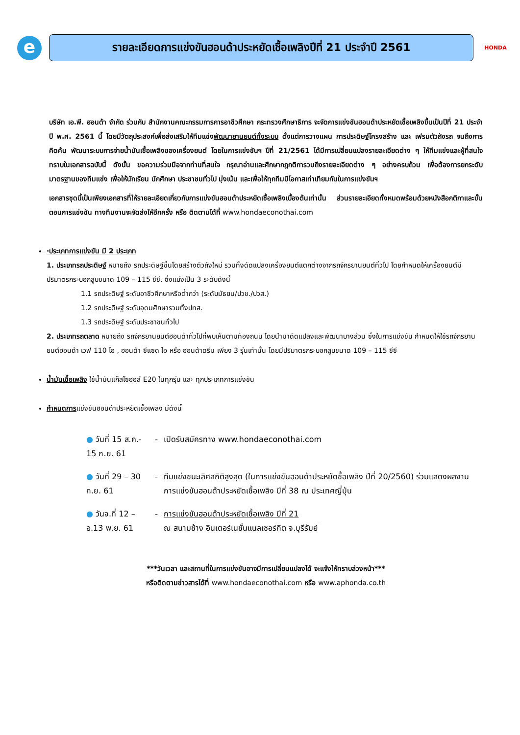e
รายละเอียดการแข่งขันฮอนด้าประหยัดเชื้อเพลิงปีที่ 21 ประจำปี 2561
HONDA
บริษัท เอ.พี. ฮอนด้า จำกัด ร่วมกับ สำนักงานคณะกรรมการการอาชีวศึกษา กระทรวงศึกษาธิการ จะจัดการแข่งขันฮอนด้าประหยัดเชื้อเพลิงขึ้นเป็นปีที่ 21 ประจำปี พ.ศ. 2561 นี้ โดยมีวัตถุประสงค์เพื่อส่งเสริมให้ทีมแข่งพัฒนายานยนต์ทั้งระบบ ตั้งแต่การวางแผน การประดิษฐ์โครงสร้าง และ เฟรมตัวถังรถ จนถึงการคิดค้น พัฒนาระบบการจ่ายน้ำมันเชื้อเพลิงของเครื่องยนต์ โดยในการแข่งขันฯ ปีที่ 21/2561 ได้มีการเปลี่ยนแปลงรายละเอียดต่าง ๆ ให้ทีมแข่งและผู้ที่สนใจทราบในเอกสารฉบับนี้ ดังนั้น ขอความร่วมมือจากท่านที่สนใจ กรุณาอ่านและศึกษากฎกติการวมถึงรายละเอียดต่าง ๆ อย่างครบถ้วน เพื่อต้องการยกระดับมาตรฐานของทีมแข่ง เพื่อให้นักเรียน นักศึกษา ประชาชนทั่วไป มุ่งเน้น และเพื่อให้ทุกทีมมีโอกาสเท่าเทียมกันในการแข่งขันฯ
เอกสารชุดนี้เป็นเพียงเอกสารที่ให้รายละเอียดเกี่ยวกับการแข่งขันฮอนด้าประหยัดเชื้อเพลิงเบื้องต้นเท่านั้น ส่วนรายละเอียดทั้งหมดพร้อมด้วยหนังสือกติกาและขั้นตอนการแข่งขัน ทางทีมงานจะจัดส่งให้อีกครั้ง หรือ ติดตามได้ที่ www.hondaeconothai.com
·ประเภทการแข่งขัน มี 2 ประเภท
1. ประเภทรถประดิษฐ์ หมายถึง รถประดิษฐ์ขึ้นโดยสร้างตัวถังใหม่ รวมทั้งดัดแปลงเครื่องยนต์แตกต่างจากรถจักรยานยนต์ทั่วไป โดยกำหนดให้เครื่องยนต์มีปริมาตรกระบอกสูบขนาด 109 – 115 ซีซี. ซึ่งแบ่งเป็น 3 ระดับดังนี้
1.1 รถประดิษฐ์ ระดับอาชีวศึกษาหรือต่ำกว่า (ระดับมัธยม/ปวช./ปวส.)
1.2 รถประดิษฐ์ ระดับอุดมศึกษารวมทั้งปทส.
1.3 รถประดิษฐ์ ระดับประชาชนทั่วไป
2. ประเภทรถตลาด หมายถึง รถจักรยานยนต์ฮอนด้าทั่วไปที่พบเห็นตามท้องถนน โดยนำมาดัดแปลงและพัฒนาบางส่วน ซึ่งในการแข่งขัน กำหนดให้ใช้รถจักรยานยนต์ฮอนด้า เวฟ 110 ไอ , ฮอนด้า ซีแซด ไอ หรือ ฮอนด้าดรีม เพียง 3 รุ่นเท่านั้น โดยมีปริมาตรกระบอกสูบขนาด 109 – 115 ซีซี
น้ำมันเชื้อเพลิง ใช้น้ำมันแก๊สโซฮอล์ E20 ในทุกรุ่น และ ทุกประเภทการแข่งขัน
กำหนดการแข่งขันฮอนด้าประหยัดเชื้อเพลิง มีดังนี้
| ● วันที่ 15 ส.ค.- 15 ก.ย. 61 | - | เปิดรับสมัครทาง www.hondaeconothai.com |
| ● วันที่ 29 – 30 ก.ย. 61 | - | ทีมแข่งชนะเลิศสถิติสูงสุด (ในการแข่งขันฮอนด้าประหยัดชื้อเพลิง ปีที่ 20/2560) ร่วมแสดงผลงาน การแข่งขันฮอนด้าประหยัดเชื้อเพลิง ปีที่ 38 ณ ประเทศญี่ปุ่น |
| ● วันจ.ที่ 12 – อ.13 พ.ย. 61 | - | การแข่งขันฮอนด้าประหยัดเชื้อเพลิง ปีที่ 21 ณ สนามช้าง อินเตอร์เนชั่นแนลเซอร์กิต จ.บุรีรัมย์ |
***วันเวลา และสถานที่ในการแข่งขันอาจมีการเปลี่ยนแปลงได้ จะแจ้งให้ทราบล่วงหน้า***
หรือติดตามข่าวสารได้ที่ www.hondaeconothai.com หรือ www.aphonda.co.th